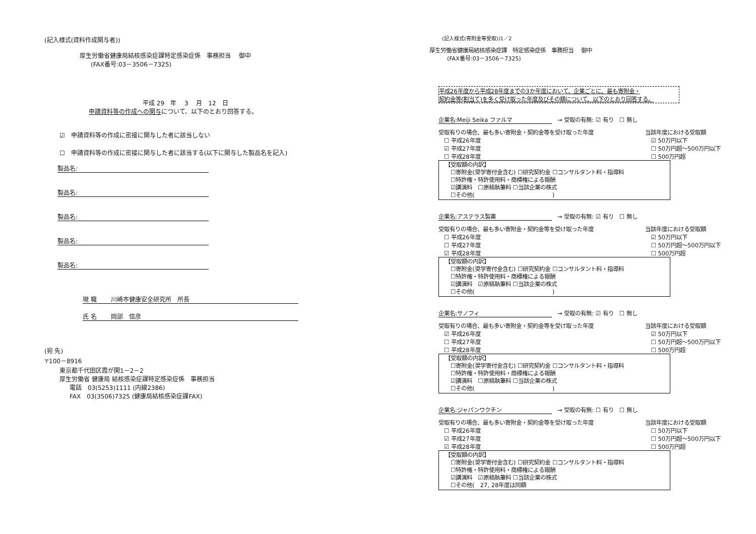(記入様式(資料作成関与者))
厚生労働省健康局結核感染症課特定感染症係　事務担当　 御中
(FAX番号:03－3506－7325)
平成 29　年　 3　 月　12　日
申請資料等の作成への関与について、以下のとおり回答する。
☑　申請資料等の作成に密接に関与した者に該当しない
☐　申請資料等の作成に密接に関与した者に該当する(以下に関与した製品名を記入)
製品名:
製品名:
製品名:
製品名:
製品名:
現 職　　 川崎市健康安全研究所　所長
氏 名　　 岡部　信彦
(宛 先)
〒100－8916
東京都千代田区霞が関1－2－2
厚生労働省 健康局 結核感染症課特定感染症係　事務担当
電話　03(5253)1111 (内線2386)
FAX　03(3506)7325 (健康局結核感染症課FAX)
(記入様式(寄附金等受取))1／2
厚生労働省健康局結核感染症課　特定感染症係　事務担当　 御中
(FAX番号:03－3506－7325)
平成26年度から平成28年度までの3か年度において、企業ごとに、最も寄附金・
契約金等(割当て)を多く受け取った年度及びその額について、以下のとおり回答する。
企業名:Meiji Seika ファルマ　→ 受取の有無: ☑ 有り　☐ 無し
受取有りの場合、最も多い寄附金・契約金等を受け取った年度
　☐ 平成26年度
　☑ 平成27年度
　☐ 平成28年度
当該年度における受取額
　☑ 50万円以下
　☐ 50万円超～500万円以下
　☐ 500万円超
【受取額の内訳】
　☐寄附金(奨学寄付金含む) ☐研究契約金 ☐コンサルタント料・指導料
　☐特許権・特許使用料・商標権による報酬
　☑講演料　☐原稿執筆料 ☐当該企業の株式
　☐その他(　　　　　　　　　　　　　　)
企業名:アステラス製薬　→ 受取の有無: ☑ 有り　☐ 無し
受取有りの場合、最も多い寄附金・契約金等を受け取った年度
　☐ 平成26年度
　☐ 平成27年度
　☑ 平成28年度
当該年度における受取額
　☑ 50万円以下
　☐ 50万円超～500万円以下
　☐ 500万円超
【受取額の内訳】
　☐寄附金(奨学寄付金含む) ☐研究契約金 ☐コンサルタント料・指導料
　☐特許権・特許使用料・商標権による報酬
　☑講演料　☑原稿執筆料 ☐当該企業の株式
　☐その他(　　　　　　　　　　　　　　)
企業名:サノフィ　→ 受取の有無: ☑ 有り　☐ 無し
受取有りの場合、最も多い寄附金・契約金等を受け取った年度
　☑ 平成26年度
　☐ 平成27年度
　☐ 平成28年度
当該年度における受取額
　☑ 50万円以下
　☐ 50万円超～500万円以下
　☐ 500万円超
【受取額の内訳】
　☐寄附金(奨学寄付金含む) ☐研究契約金 ☐コンサルタント料・指導料
　☐特許権・特許使用料・商標権による報酬
　☑講演料　☐原稿執筆料 ☐当該企業の株式
　☐その他(　　　　　　　　　　　　　　)
企業名:ジャパンワクチン　→ 受取の有無: ☐ 有り　☐ 無し
受取有りの場合、最も多い寄附金・契約金等を受け取った年度
　☐ 平成26年度
　☑ 平成27年度
　☑ 平成28年度
当該年度における受取額
　☐ 50万円以下
　☐ 50万円超～500万円以下
　☐ 500万円超
【受取額の内訳】
　☐寄附金(奨学寄付金含む) ☐研究契約金 ☐コンサルタント料・指導料
　☐特許権・特許使用料・商標権による報酬
　☑講演料　☑原稿執筆料 ☐当該企業の株式
　☐その他(　27, 28年度は同額